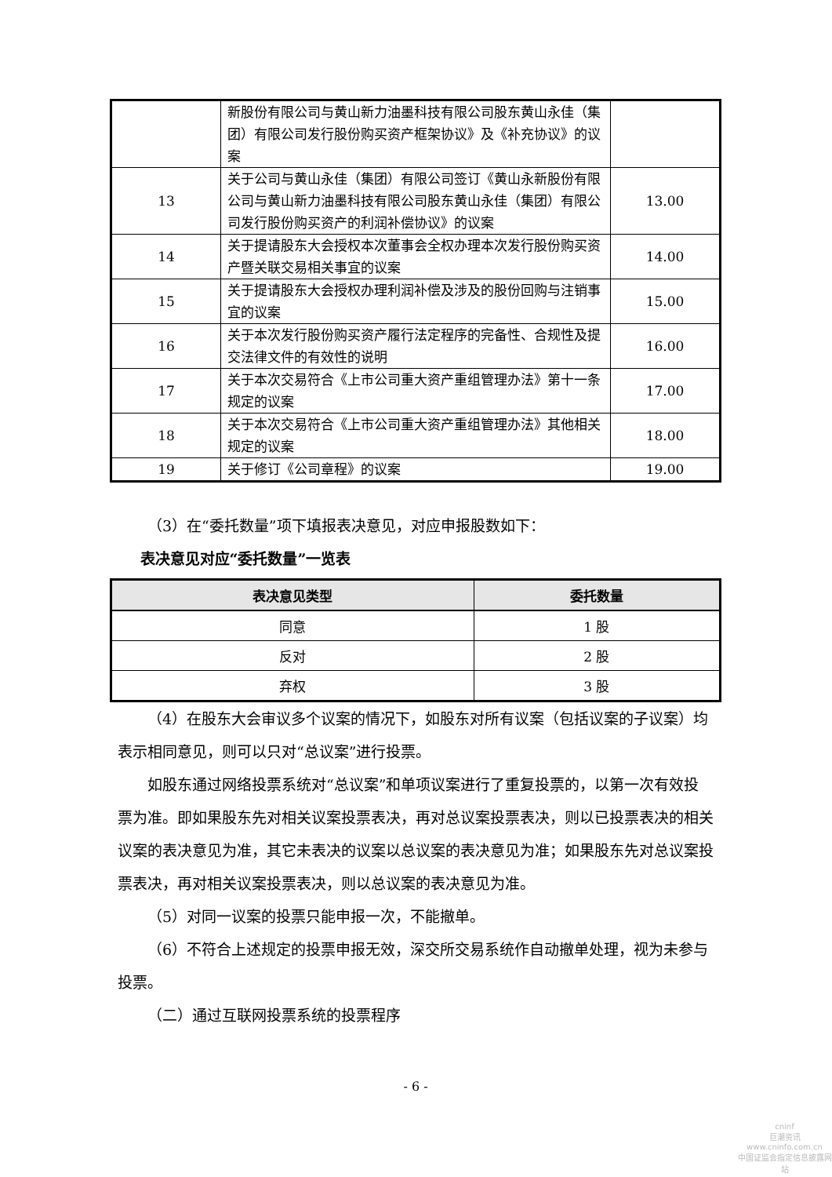| | 新股份有限公司与黄山新力油墨科技有限公司股东黄山永佳（集团）有限公司发行股份购买资产框架协议》及《补充协议》的议案 | |
| 13 | 关于公司与黄山永佳（集团）有限公司签订《黄山永新股份有限公司与黄山新力油墨科技有限公司股东黄山永佳（集团）有限公司发行股份购买资产的利润补偿协议》的议案 | 13.00 |
| 14 | 关于提请股东大会授权本次董事会全权办理本次发行股份购买资产暨关联交易相关事宜的议案 | 14.00 |
| 15 | 关于提请股东大会授权办理利润补偿及涉及的股份回购与注销事宜的议案 | 15.00 |
| 16 | 关于本次发行股份购买资产履行法定程序的完备性、合规性及提交法律文件的有效性的说明 | 16.00 |
| 17 | 关于本次交易符合《上市公司重大资产重组管理办法》第十一条规定的议案 | 17.00 |
| 18 | 关于本次交易符合《上市公司重大资产重组管理办法》其他相关规定的议案 | 18.00 |
| 19 | 关于修订《公司章程》的议案 | 19.00 |
（3）在“委托数量”项下填报表决意见，对应申报股数如下：
表决意见对应“委托数量”一览表
| 表决意见类型 | 委托数量 |
| --- | --- |
| 同意 | 1 股 |
| 反对 | 2 股 |
| 弃权 | 3 股 |
（4）在股东大会审议多个议案的情况下，如股东对所有议案（包括议案的子议案）均表示相同意见，则可以只对“总议案”进行投票。
如股东通过网络投票系统对“总议案”和单项议案进行了重复投票的，以第一次有效投票为准。即如果股东先对相关议案投票表决，再对总议案投票表决，则以已投票表决的相关议案的表决意见为准，其它未表决的议案以总议案的表决意见为准；如果股东先对总议案投票表决，再对相关议案投票表决，则以总议案的表决意见为准。
（5）对同一议案的投票只能申报一次，不能撤单。
（6）不符合上述规定的投票申报无效，深交所交易系统作自动撤单处理，视为未参与投票。
（二）通过互联网投票系统的投票程序
- 6 -
cninf
巨潮资讯
www.cninfo.com.cn
中国证监会指定信息披露网站